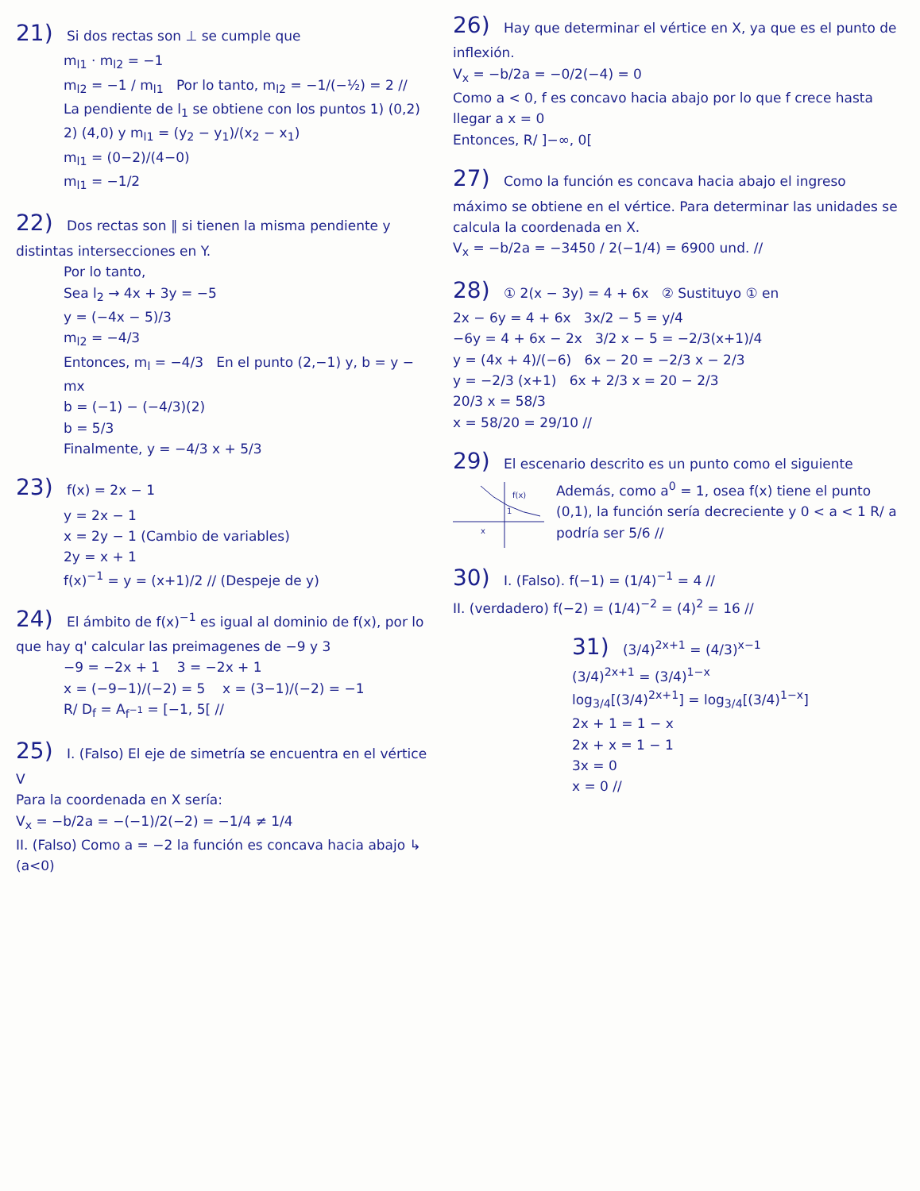21) Si dos rectas son ⊥ se cumple que
m<sub>l1</sub> · m<sub>l2</sub> = −1
m<sub>l2</sub> = −1 / m<sub>l1</sub> Por lo tanto, m<sub>l2</sub> = −1/(−½) = 2 //
La pendiente de l<sub>1</sub> se obtiene con los puntos 1) (0,2) 2) (4,0) y m<sub>l1</sub> = (y<sub>2</sub> − y<sub>1</sub>)/(x<sub>2</sub> − x<sub>1</sub>)
m<sub>l1</sub> = (0−2)/(4−0)
m<sub>l1</sub> = −1/2
22) Dos rectas son ∥ si tienen la misma pendiente y distintas intersecciones en Y.
Por lo tanto,
Sea l<sub>2</sub> → 4x + 3y = −5
y = (−4x − 5)/3
m<sub>l2</sub> = −4/3
Entonces, m<sub>l</sub> = −4/3 En el punto (2,−1) y, b = y − mx
b = (−1) − (−4/3)(2)
b = 5/3
Finalmente, y = −4/3 x + 5/3
23) f(x) = 2x − 1
y = 2x − 1
x = 2y − 1 (Cambio de variables)
2y = x + 1
f(x)<sup>−1</sup> = y = (x+1)/2 // (Despeje de y)
24) El ámbito de f(x)<sup>−1</sup> es igual al dominio de f(x), por lo que hay q' calcular las preimagenes de −9 y 3
−9 = −2x + 1 3 = −2x + 1
x = (−9−1)/(−2) = 5 x = (3−1)/(−2) = −1
R/ D<sub>f</sub> = A<sub>f<sup>−1</sup></sub> = [−1, 5[ //
25) I. (Falso) El eje de simetría se encuentra en el vértice V
Para la coordenada en X sería:
V<sub>x</sub> = −b/2a = −(−1)/2(−2) = −1/4 ≠ 1/4
II. (Falso) Como a = −2 la función es concava hacia abajo ↳ (a<0)
26) Hay que determinar el vértice en X, ya que es el punto de inflexión.
V<sub>x</sub> = −b/2a = −0/2(−4) = 0
Como a < 0, f es concavo hacia abajo por lo que f crece hasta llegar a x = 0
Entonces, R/ ]−∞, 0[
27) Como la función es concava hacia abajo el ingreso máximo se obtiene en el vértice. Para determinar las unidades se calcula la coordenada en X.
V<sub>x</sub> = −b/2a = −3450 / 2(−1/4) = 6900 und. //
28) ① 2(x − 3y) = 4 + 6x ② Sustituyo ① en
2x − 6y = 4 + 6x 3x/2 − 5 = y/4
−6y = 4 + 6x − 2x 3/2 x − 5 = −2/3(x+1)/4
y = (4x + 4)/(−6) 6x − 20 = −2/3 x − 2/3
y = −2/3 (x+1) 6x + 2/3 x = 20 − 2/3
20/3 x = 58/3
x = 58/20 = 29/10 //
29) El escenario descrito es un punto como el siguiente
f(x)
1
x
Además, como a<sup>0</sup> = 1, osea f(x) tiene el punto (0,1), la función sería decreciente y 0 < a < 1 R/ a podría ser 5/6 //
30) I. (Falso). f(−1) = (1/4)<sup>−1</sup> = 4 //
II. (verdadero) f(−2) = (1/4)<sup>−2</sup> = (4)<sup>2</sup> = 16 //
31) (3/4)<sup>2x+1</sup> = (4/3)<sup>x−1</sup>
(3/4)<sup>2x+1</sup> = (3/4)<sup>1−x</sup>
log<sub>3/4</sub>[(3/4)<sup>2x+1</sup>] = log<sub>3/4</sub>[(3/4)<sup>1−x</sup>]
2x + 1 = 1 − x
2x + x = 1 − 1
3x = 0
x = 0 //